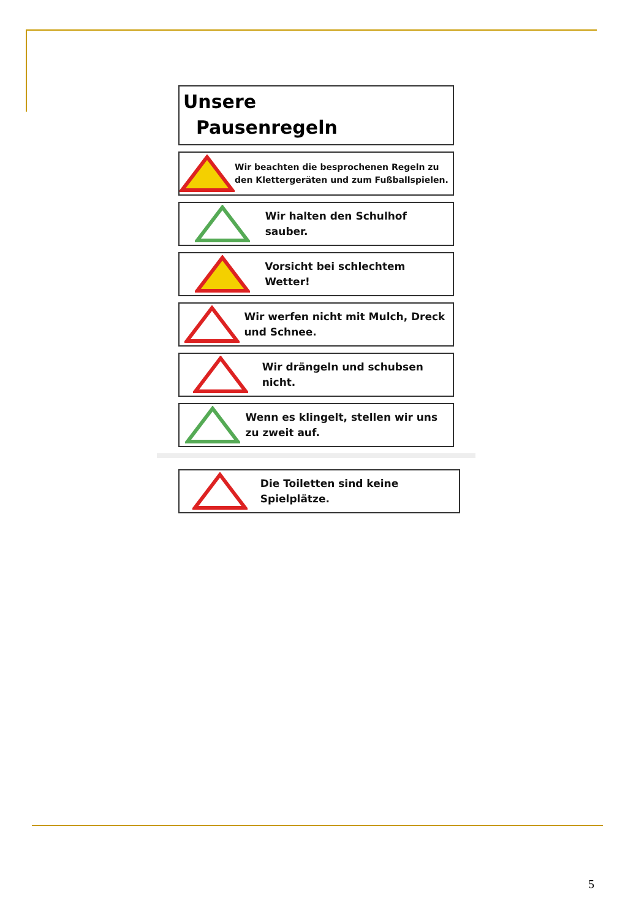Unsere
Pausenregeln
Wir beachten die besprochenen Regeln zu den Klettergeräten und zum Fußballspielen.
Wir halten den Schulhof sauber.
Vorsicht bei schlechtem Wetter!
Wir werfen nicht mit Mulch, Dreck und Schnee.
Wir drängeln und schubsen nicht.
Wenn es klingelt, stellen wir uns zu zweit auf.
Die Toiletten sind keine Spielplätze.
5